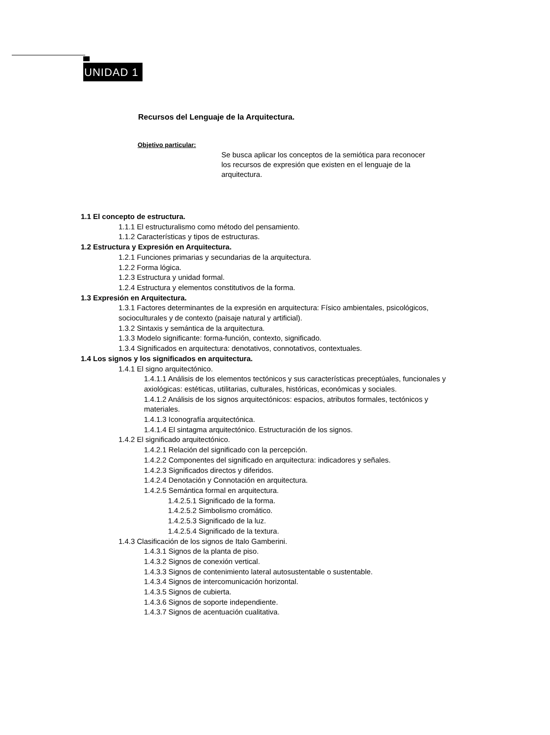UNIDAD 1
Recursos del Lenguaje de la Arquitectura.
Objetivo particular:
Se busca aplicar los conceptos de la semiótica para reconocer los recursos de expresión que existen en el lenguaje de la arquitectura.
1.1 El concepto de estructura.
1.1.1 El estructuralismo como método del pensamiento.
1.1.2 Características y tipos de estructuras.
1.2 Estructura y Expresión en Arquitectura.
1.2.1 Funciones primarias y secundarias de la arquitectura.
1.2.2 Forma lógica.
1.2.3 Estructura y unidad formal.
1.2.4 Estructura y elementos constitutivos de la forma.
1.3 Expresión en Arquitectura.
1.3.1 Factores determinantes de la expresión en arquitectura: Físico ambientales, psicológicos, socioculturales y de contexto (paisaje natural y artificial).
1.3.2 Sintaxis y semántica de la arquitectura.
1.3.3 Modelo significante: forma-función, contexto, significado.
1.3.4 Significados en arquitectura: denotativos, connotativos, contextuales.
1.4 Los signos y los significados en arquitectura.
1.4.1 El signo arquitectónico.
1.4.1.1 Análisis de los elementos tectónicos y sus características preceptúales, funcionales y axiológicas: estéticas, utilitarias, culturales, históricas, económicas y sociales.
1.4.1.2 Análisis de los signos arquitectónicos: espacios, atributos formales, tectónicos y materiales.
1.4.1.3 Iconografía arquitectónica.
1.4.1.4 El sintagma arquitectónico. Estructuración de los signos.
1.4.2 El significado arquitectónico.
1.4.2.1 Relación del significado con la percepción.
1.4.2.2 Componentes del significado en arquitectura: indicadores y señales.
1.4.2.3 Significados directos y diferidos.
1.4.2.4 Denotación y Connotación en arquitectura.
1.4.2.5 Semántica formal en arquitectura.
1.4.2.5.1 Significado de la forma.
1.4.2.5.2 Simbolismo cromático.
1.4.2.5.3 Significado de la luz.
1.4.2.5.4 Significado de la textura.
1.4.3 Clasificación de los signos de Italo Gamberini.
1.4.3.1 Signos de la planta de piso.
1.4.3.2 Signos de conexión vertical.
1.4.3.3 Signos de contenimiento lateral autosustentable o sustentable.
1.4.3.4 Signos de intercomunicación horizontal.
1.4.3.5 Signos de cubierta.
1.4.3.6 Signos de soporte independiente.
1.4.3.7 Signos de acentuación cualitativa.